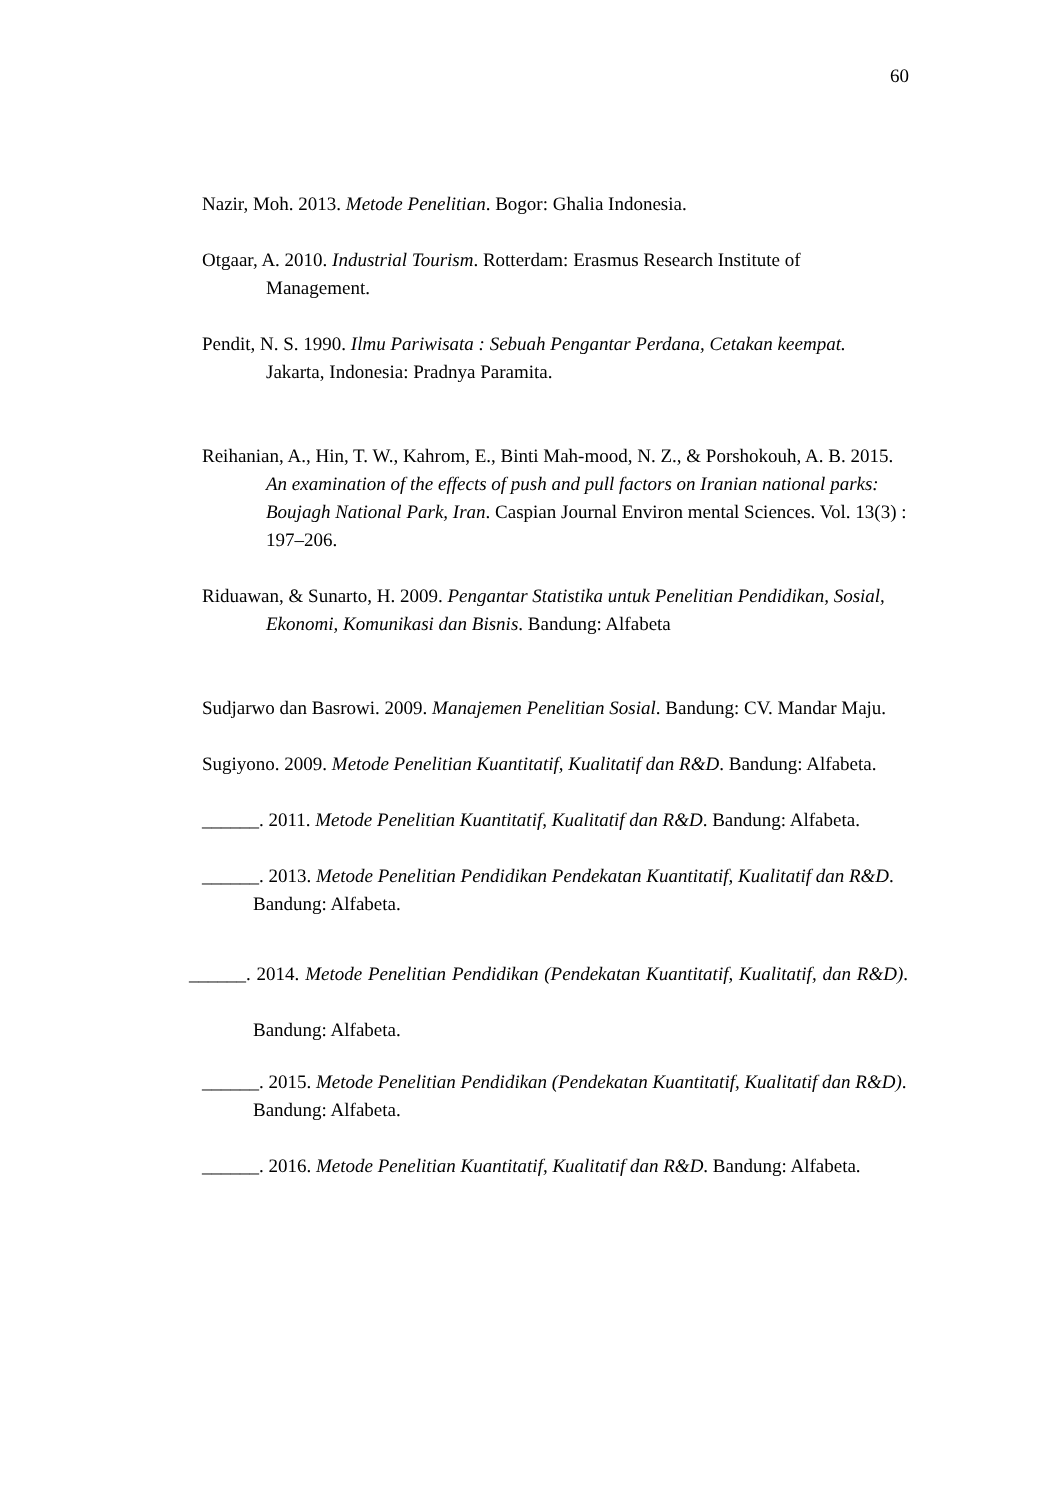60
Nazir, Moh. 2013. Metode Penelitian. Bogor: Ghalia Indonesia.
Otgaar, A. 2010. Industrial Tourism. Rotterdam: Erasmus Research Institute of Management.
Pendit, N. S. 1990. Ilmu Pariwisata : Sebuah Pengantar Perdana, Cetakan keempat. Jakarta, Indonesia: Pradnya Paramita.
Reihanian, A., Hin, T. W., Kahrom, E., Binti Mah-mood, N. Z., & Porshokouh, A. B. 2015. An examination of the effects of push and pull factors on Iranian national parks: Boujagh National Park, Iran. Caspian Journal Environ mental Sciences. Vol. 13(3) : 197–206.
Riduawan, & Sunarto, H. 2009. Pengantar Statistika untuk Penelitian Pendidikan, Sosial, Ekonomi, Komunikasi dan Bisnis. Bandung: Alfabeta
Sudjarwo dan Basrowi. 2009. Manajemen Penelitian Sosial. Bandung: CV. Mandar Maju.
Sugiyono. 2009. Metode Penelitian Kuantitatif, Kualitatif dan R&D. Bandung: Alfabeta.
______. 2011. Metode Penelitian Kuantitatif, Kualitatif dan R&D. Bandung: Alfabeta.
______. 2013. Metode Penelitian Pendidikan Pendekatan Kuantitatif, Kualitatif dan R&D. Bandung: Alfabeta.
______. 2014. Metode Penelitian Pendidikan (Pendekatan Kuantitatif, Kualitatif, dan R&D). Bandung: Alfabeta.
______. 2015. Metode Penelitian Pendidikan (Pendekatan Kuantitatif, Kualitatif dan R&D). Bandung: Alfabeta.
______. 2016. Metode Penelitian Kuantitatif, Kualitatif dan R&D. Bandung: Alfabeta.